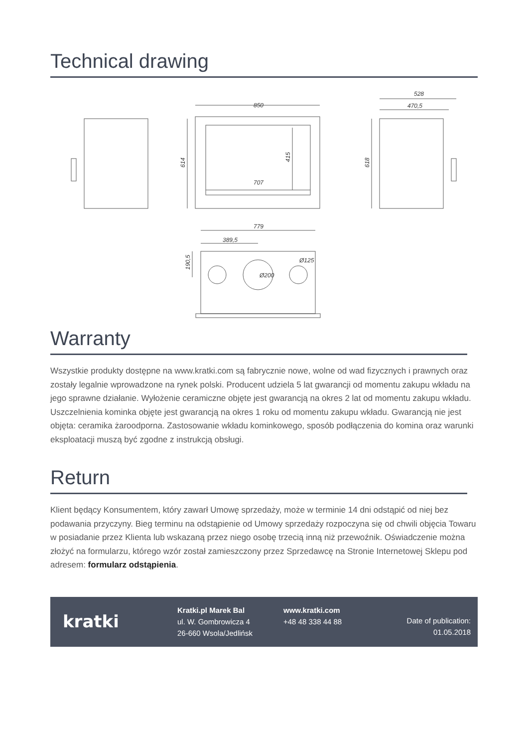Technical drawing
850
614
415
707
528
470,5
618
779
389,5
190,5
Ø200
Ø125
Warranty
Wszystkie produkty dostępne na www.kratki.com są fabrycznie nowe, wolne od wad fizycznych i prawnych oraz zostały legalnie wprowadzone na rynek polski. Producent udziela 5 lat gwarancji od momentu zakupu wkładu na jego sprawne działanie. Wyłożenie ceramiczne objęte jest gwarancją na okres 2 lat od momentu zakupu wkładu. Uszczelnienia kominka objęte jest gwarancją na okres 1 roku od momentu zakupu wkładu. Gwarancją nie jest objęta: ceramika żaroodporna. Zastosowanie wkładu kominkowego, sposób podłączenia do komina oraz warunki eksploatacji muszą być zgodne z instrukcją obsługi.
Return
Klient będący Konsumentem, który zawarł Umowę sprzedaży, może w terminie 14 dni odstąpić od niej bez podawania przyczyny. Bieg terminu na odstąpienie od Umowy sprzedaży rozpoczyna się od chwili objęcia Towaru w posiadanie przez Klienta lub wskazaną przez niego osobę trzecią inną niż przewoźnik. Oświadczenie można złożyć na formularzu, którego wzór został zamieszczony przez Sprzedawcę na Stronie Internetowej Sklepu pod adresem: formularz odstąpienia.
kratki
Kratki.pl Marek Bal
ul. W. Gombrowicza 4
26-660 Wsola/Jedlińsk
www.kratki.com
+48 48 338 44 88
Date of publication:
01.05.2018